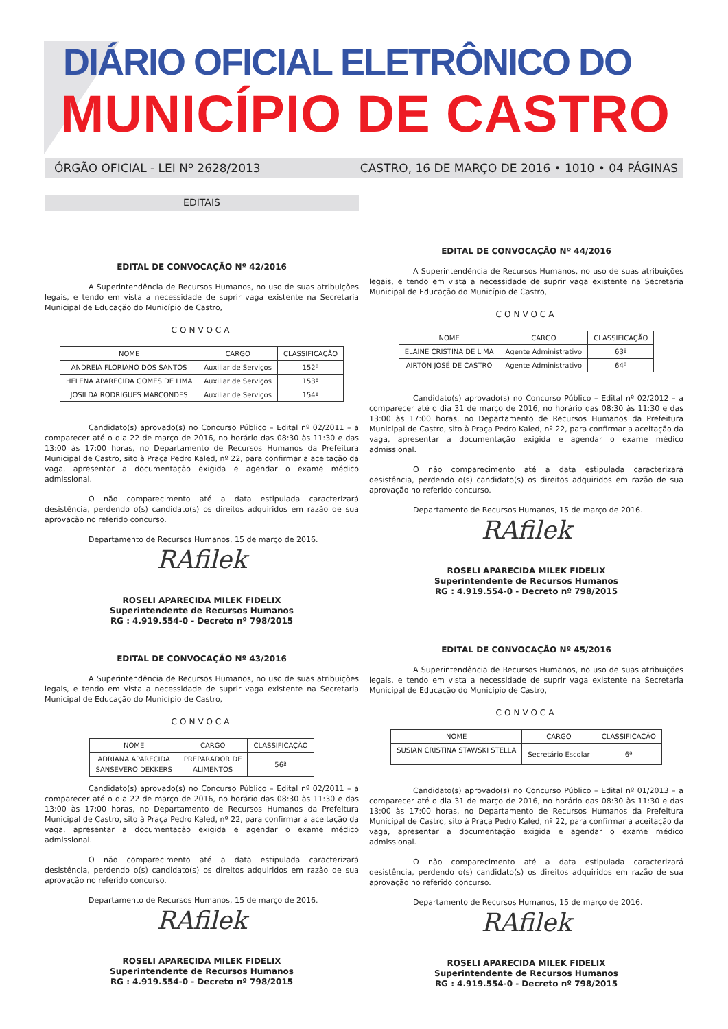DIÁRIO OFICIAL ELETRÔNICO DO
MUNICÍPIO DE CASTRO
ÓRGÃO OFICIAL - LEI Nº 2628/2013 CASTRO, 16 DE MARÇO DE 2016 • 1010 • 04 PÁGINAS
EDITAIS
EDITAL DE CONVOCAÇÃO Nº 42/2016
A Superintendência de Recursos Humanos, no uso de suas atribuições legais, e tendo em vista a necessidade de suprir vaga existente na Secretaria Municipal de Educação do Município de Castro,
CONVOCA
| NOME | CARGO | CLASSIFICAÇÃO |
| --- | --- | --- |
| ANDREIA FLORIANO DOS SANTOS | Auxiliar de Serviços | 152ª |
| HELENA APARECIDA GOMES DE LIMA | Auxiliar de Serviços | 153ª |
| JOSILDA RODRIGUES MARCONDES | Auxiliar de Serviços | 154ª |
Candidato(s) aprovado(s) no Concurso Público – Edital nº 02/2011 – a comparecer até o dia 22 de março de 2016, no horário das 08:30 às 11:30 e das 13:00 às 17:00 horas, no Departamento de Recursos Humanos da Prefeitura Municipal de Castro, sito à Praça Pedro Kaled, nº 22, para confirmar a aceitação da vaga, apresentar a documentação exigida e agendar o exame médico admissional.
O não comparecimento até a data estipulada caracterizará desistência, perdendo o(s) candidato(s) os direitos adquiridos em razão de sua aprovação no referido concurso.
Departamento de Recursos Humanos, 15 de março de 2016.
RAfilek
ROSELI APARECIDA MILEK FIDELIX
Superintendente de Recursos Humanos
RG : 4.919.554-0 - Decreto nº 798/2015
EDITAL DE CONVOCAÇÃO Nº 43/2016
A Superintendência de Recursos Humanos, no uso de suas atribuições legais, e tendo em vista a necessidade de suprir vaga existente na Secretaria Municipal de Educação do Município de Castro,
CONVOCA
| NOME | CARGO | CLASSIFICAÇÃO |
| --- | --- | --- |
| ADRIANA APARECIDA SANSEVERO DEKKERS | PREPARADOR DE ALIMENTOS | 56ª |
Candidato(s) aprovado(s) no Concurso Público – Edital nº 02/2011 – a comparecer até o dia 22 de março de 2016, no horário das 08:30 às 11:30 e das 13:00 às 17:00 horas, no Departamento de Recursos Humanos da Prefeitura Municipal de Castro, sito à Praça Pedro Kaled, nº 22, para confirmar a aceitação da vaga, apresentar a documentação exigida e agendar o exame médico admissional.
O não comparecimento até a data estipulada caracterizará desistência, perdendo o(s) candidato(s) os direitos adquiridos em razão de sua aprovação no referido concurso.
Departamento de Recursos Humanos, 15 de março de 2016.
RAfilek
ROSELI APARECIDA MILEK FIDELIX
Superintendente de Recursos Humanos
RG : 4.919.554-0 - Decreto nº 798/2015
EDITAL DE CONVOCAÇÃO Nº 44/2016
A Superintendência de Recursos Humanos, no uso de suas atribuições legais, e tendo em vista a necessidade de suprir vaga existente na Secretaria Municipal de Educação do Município de Castro,
CONVOCA
| NOME | CARGO | CLASSIFICAÇÃO |
| --- | --- | --- |
| ELAINE CRISTINA DE LIMA | Agente Administrativo | 63ª |
| AIRTON JOSÉ DE CASTRO | Agente Administrativo | 64ª |
Candidato(s) aprovado(s) no Concurso Público – Edital nº 02/2012 – a comparecer até o dia 31 de março de 2016, no horário das 08:30 às 11:30 e das 13:00 às 17:00 horas, no Departamento de Recursos Humanos da Prefeitura Municipal de Castro, sito à Praça Pedro Kaled, nº 22, para confirmar a aceitação da vaga, apresentar a documentação exigida e agendar o exame médico admissional.
O não comparecimento até a data estipulada caracterizará desistência, perdendo o(s) candidato(s) os direitos adquiridos em razão de sua aprovação no referido concurso.
Departamento de Recursos Humanos, 15 de março de 2016.
RAfilek
ROSELI APARECIDA MILEK FIDELIX
Superintendente de Recursos Humanos
RG : 4.919.554-0 - Decreto nº 798/2015
EDITAL DE CONVOCAÇÃO Nº 45/2016
A Superintendência de Recursos Humanos, no uso de suas atribuições legais, e tendo em vista a necessidade de suprir vaga existente na Secretaria Municipal de Educação do Município de Castro,
CONVOCA
| NOME | CARGO | CLASSIFICAÇÃO |
| --- | --- | --- |
| SUSIAN CRISTINA STAWSKI STELLA | Secretário Escolar | 6ª |
Candidato(s) aprovado(s) no Concurso Público – Edital nº 01/2013 – a comparecer até o dia 31 de março de 2016, no horário das 08:30 às 11:30 e das 13:00 às 17:00 horas, no Departamento de Recursos Humanos da Prefeitura Municipal de Castro, sito à Praça Pedro Kaled, nº 22, para confirmar a aceitação da vaga, apresentar a documentação exigida e agendar o exame médico admissional.
O não comparecimento até a data estipulada caracterizará desistência, perdendo o(s) candidato(s) os direitos adquiridos em razão de sua aprovação no referido concurso.
Departamento de Recursos Humanos, 15 de março de 2016.
RAfilek
ROSELI APARECIDA MILEK FIDELIX
Superintendente de Recursos Humanos
RG : 4.919.554-0 - Decreto nº 798/2015